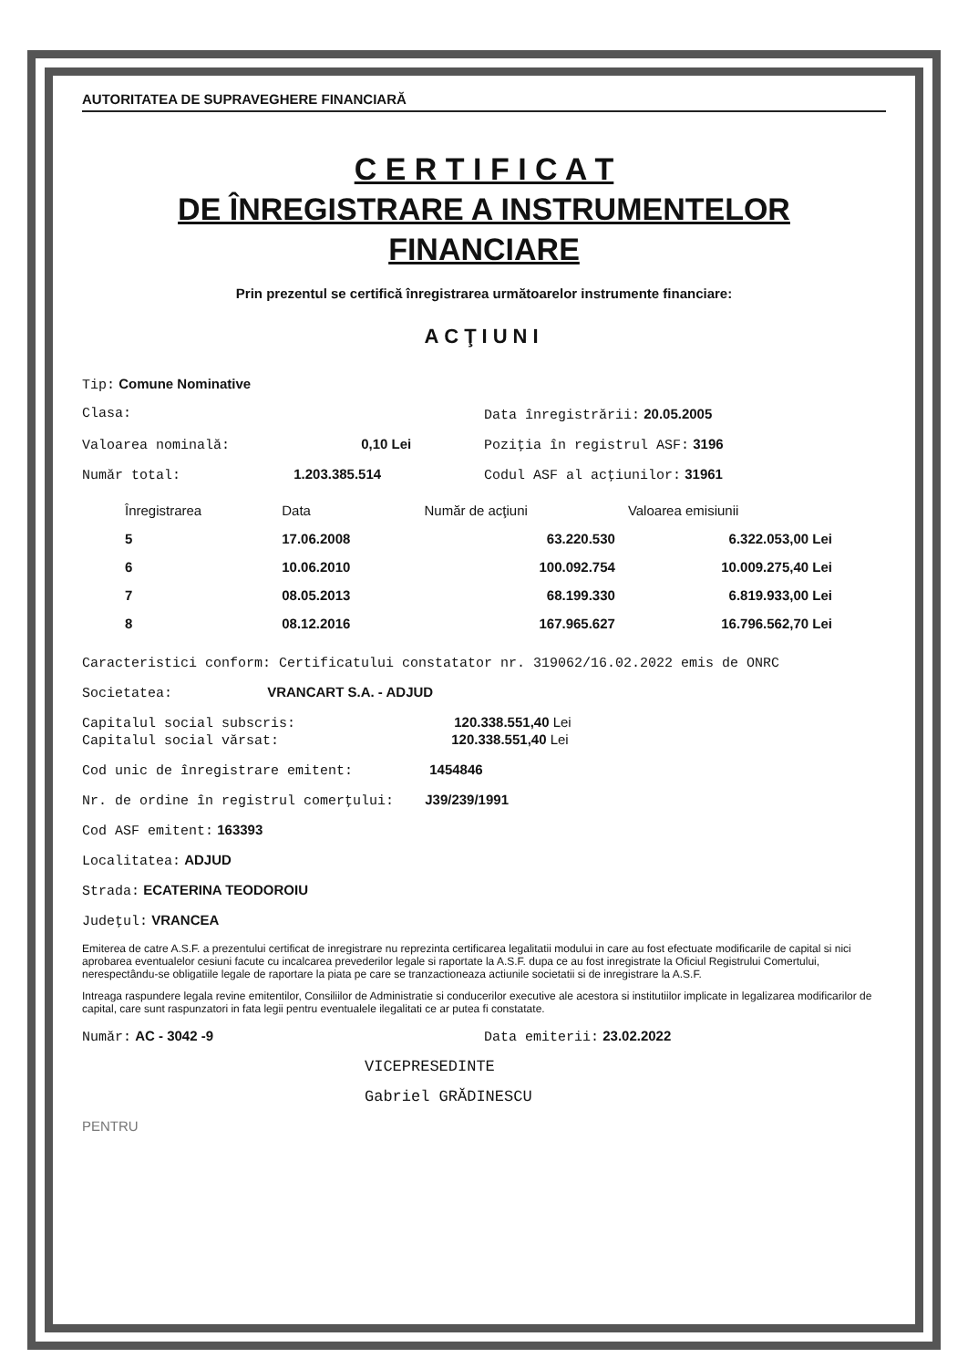AUTORITATEA DE SUPRAVEGHERE FINANCIARĂ
C E R T I F I C A T
DE ÎNREGISTRARE A INSTRUMENTELOR
FINANCIARE
Prin prezentul se certifică înregistrarea următoarelor instrumente financiare:
ACŢIUNI
Tip: Comune Nominative
Clasa: Data înregistrării: 20.05.2005
Valoarea nominală: 0,10 Lei Poziţia în registrul ASF: 3196
Număr total: 1.203.385.514 Codul ASF al acţiunilor: 31961
| Înregistrarea | Data | Număr de acţiuni | Valoarea emisiunii |
| --- | --- | --- | --- |
| 5 | 17.06.2008 | 63.220.530 | 6.322.053,00 Lei |
| 6 | 10.06.2010 | 100.092.754 | 10.009.275,40 Lei |
| 7 | 08.05.2013 | 68.199.330 | 6.819.933,00 Lei |
| 8 | 08.12.2016 | 167.965.627 | 16.796.562,70 Lei |
Caracteristici conform: Certificatului constatator nr. 319062/16.02.2022 emis de ONRC
Societatea: VRANCART S.A. - ADJUD
Capitalul social subscris: 120.338.551,40 Lei
Capitalul social vărsat: 120.338.551,40 Lei
Cod unic de înregistrare emitent: 1454846
Nr. de ordine în registrul comerţului: J39/239/1991
Cod ASF emitent: 163393
Localitatea: ADJUD
Strada: ECATERINA TEODOROIU
Judeţul: VRANCEA
Emiterea de catre A.S.F. a prezentului certificat de inregistrare nu reprezinta certificarea legalitatii modului in care au fost efectuate modificarile de capital si nici aprobarea eventualelor cesiuni facute cu incalcarea prevederilor legale si raportate la A.S.F. dupa ce au fost inregistrate la Oficiul Registrului Comertului, nerespectându-se obligatiile legale de raportare la piata pe care se tranzactioneaza actiunile societatii si de inregistrare la A.S.F.
Intreaga raspundere legala revine emitentilor, Consiliilor de Administratie si conducerilor executive ale acestora si institutiilor implicate in legalizarea modificarilor de capital, care sunt raspunzatori in fata legii pentru eventualele ilegalitati ce ar putea fi constatate.
Număr: AC - 3042 -9 Data emiterii: 23.02.2022
VICEPRESEDINTE
Gabriel GRĂDINESCU
PENTRU